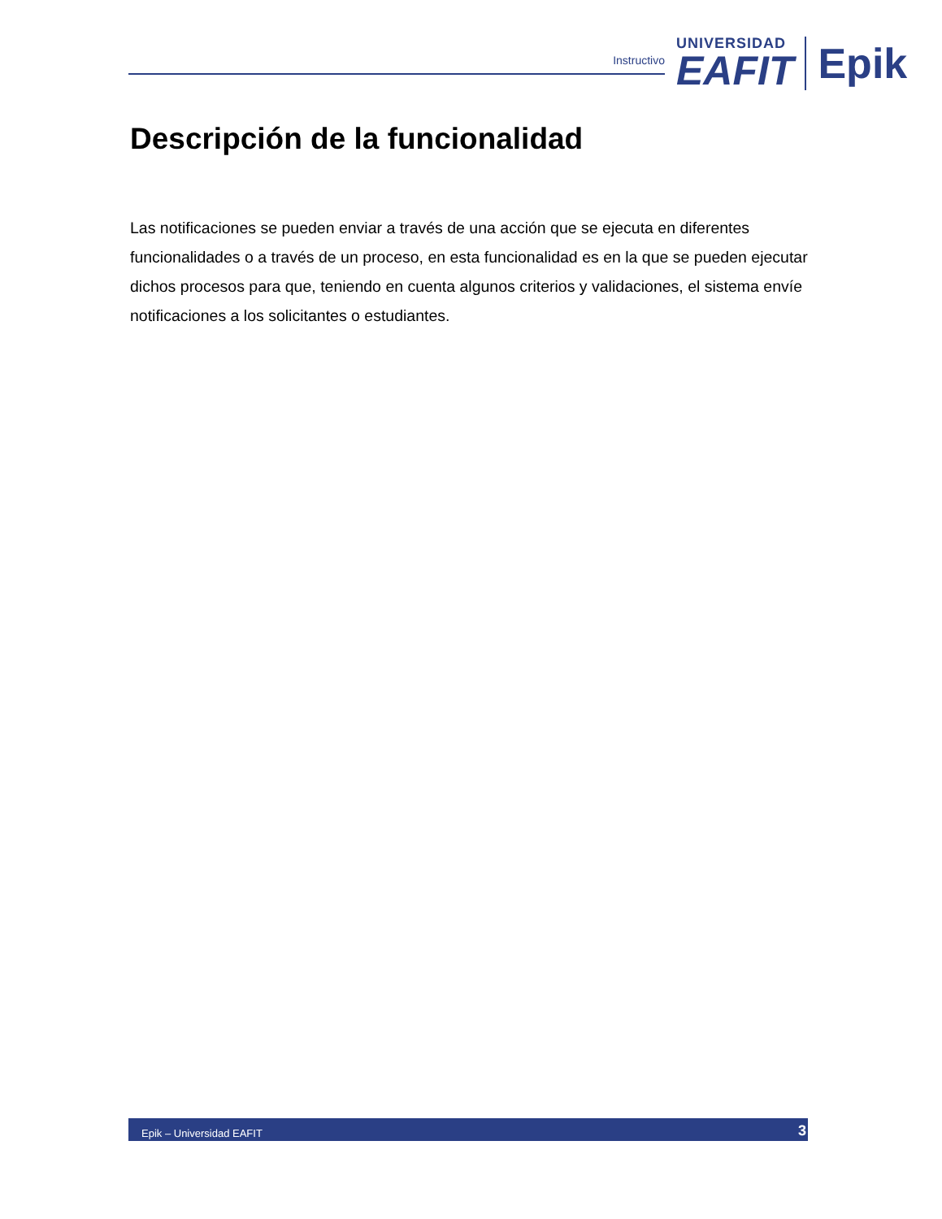Instructivo
UNIVERSIDAD
EAFIT
Epik
Descripción de la funcionalidad
Las notificaciones se pueden enviar a través de una acción que se ejecuta en diferentes funcionalidades o a través de un proceso, en esta funcionalidad es en la que se pueden ejecutar dichos procesos para que, teniendo en cuenta algunos criterios y validaciones, el sistema envíe notificaciones a los solicitantes o estudiantes.
Epik – Universidad EAFIT 3